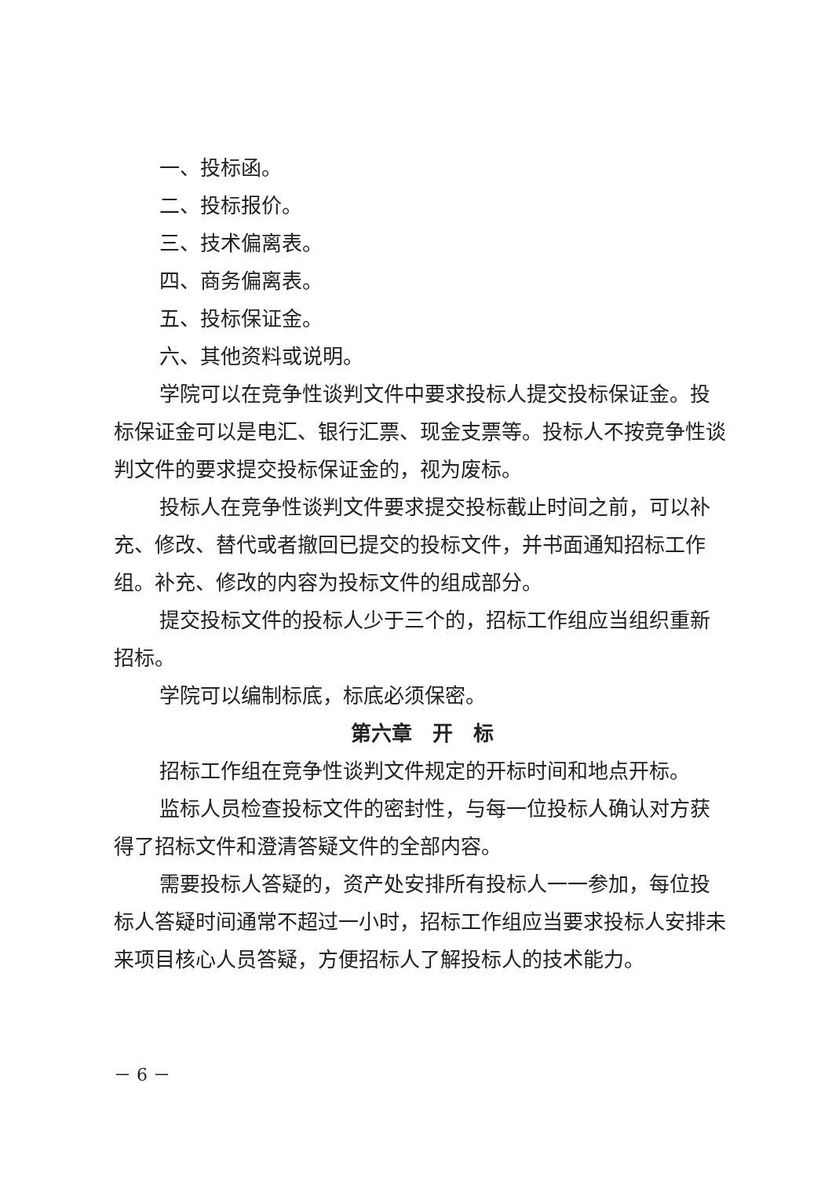一、投标函。
二、投标报价。
三、技术偏离表。
四、商务偏离表。
五、投标保证金。
六、其他资料或说明。
学院可以在竞争性谈判文件中要求投标人提交投标保证金。投标保证金可以是电汇、银行汇票、现金支票等。投标人不按竞争性谈判文件的要求提交投标保证金的，视为废标。
投标人在竞争性谈判文件要求提交投标截止时间之前，可以补充、修改、替代或者撤回已提交的投标文件，并书面通知招标工作组。补充、修改的内容为投标文件的组成部分。
提交投标文件的投标人少于三个的，招标工作组应当组织重新招标。
学院可以编制标底，标底必须保密。
第六章　开　标
招标工作组在竞争性谈判文件规定的开标时间和地点开标。
监标人员检查投标文件的密封性，与每一位投标人确认对方获得了招标文件和澄清答疑文件的全部内容。
需要投标人答疑的，资产处安排所有投标人一一参加，每位投标人答疑时间通常不超过一小时，招标工作组应当要求投标人安排未来项目核心人员答疑，方便招标人了解投标人的技术能力。
－ 6 －